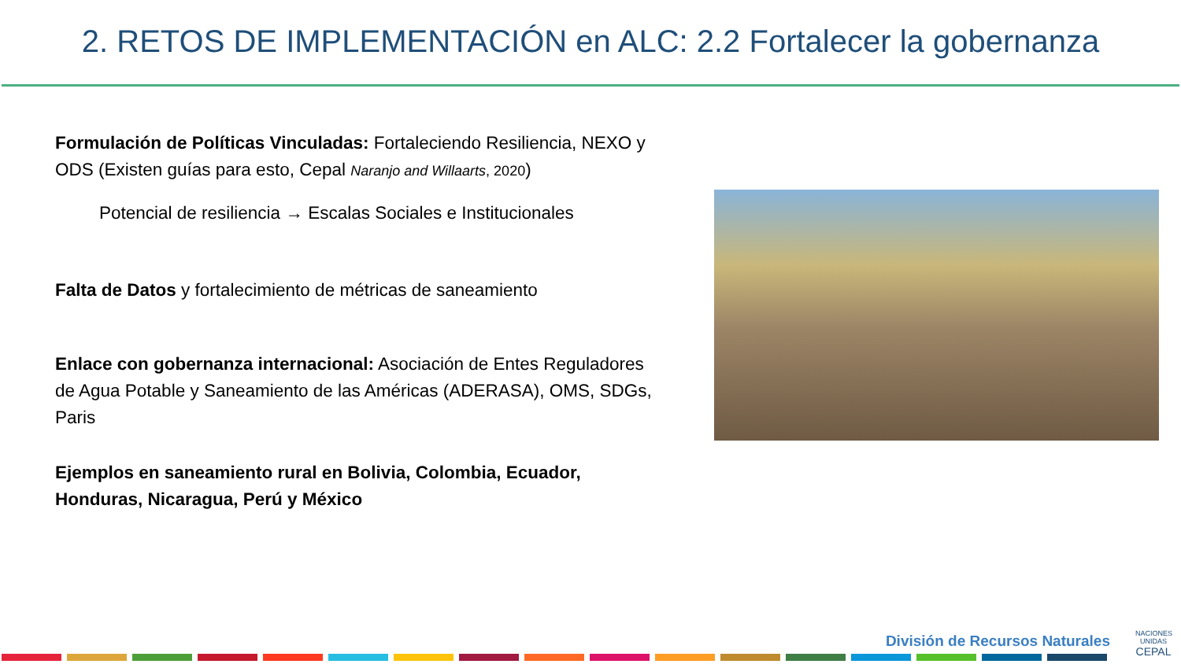2. RETOS DE IMPLEMENTACIÓN en ALC: 2.2 Fortalecer la gobernanza
Formulación de Políticas Vinculadas: Fortaleciendo Resiliencia, NEXO y ODS (Existen guías para esto, Cepal Naranjo and Willaarts, 2020)
Potencial de resiliencia → Escalas Sociales e Institucionales
Falta de Datos y fortalecimiento de métricas de saneamiento
Enlace con gobernanza internacional: Asociación de Entes Reguladores de Agua Potable y Saneamiento de las Américas (ADERASA), OMS, SDGs, Paris
Ejemplos en saneamiento rural en Bolivia, Colombia, Ecuador, Honduras, Nicaragua, Perú y México
División de Recursos Naturales
NACIONES UNIDAS
CEPAL